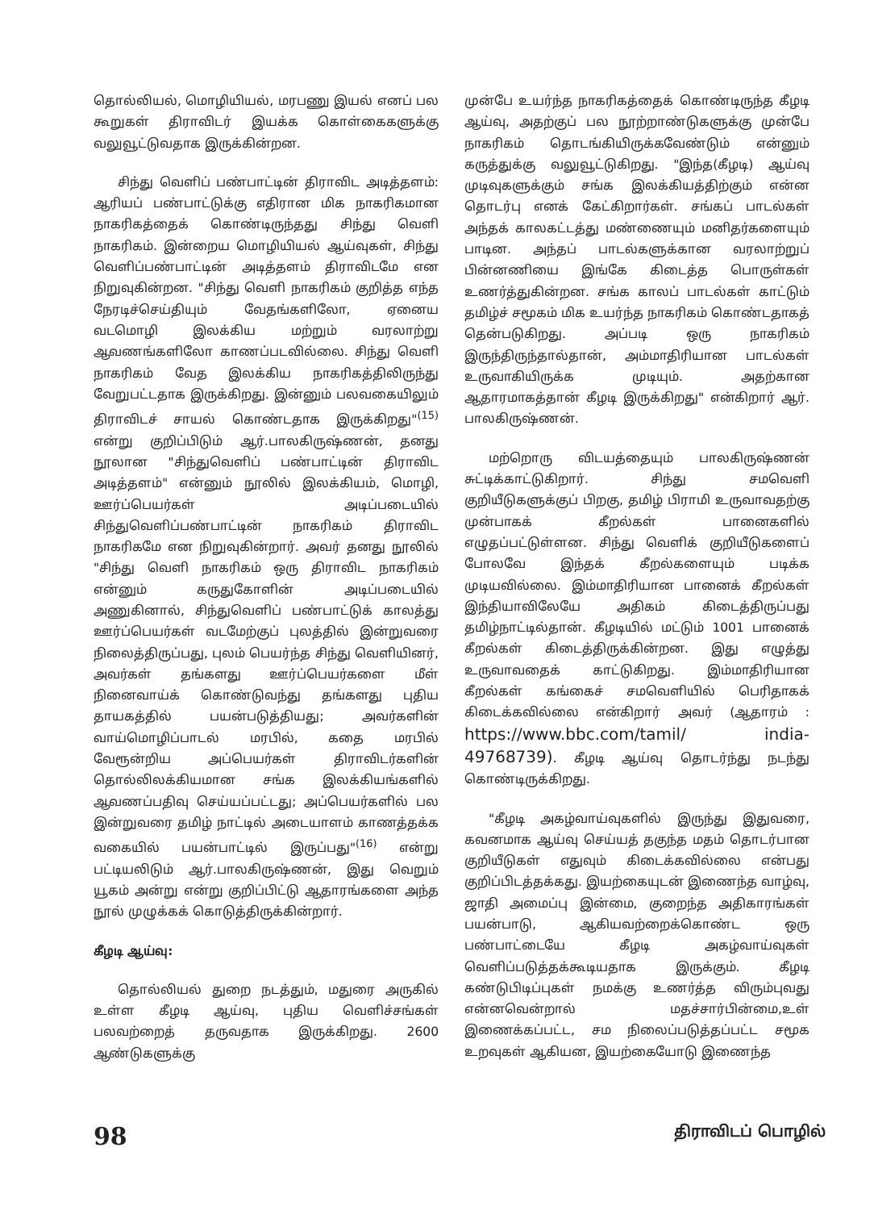தொல்லியல், மொழியியல், மரபணு இயல் எனப் பல கூறுகள் திராவிடர் இயக்க கொள்கைகளுக்கு வலுவூட்டுவதாக இருக்கின்றன.
சிந்து வெளிப் பண்பாட்டின் திராவிட அடித்தளம்: ஆரியப் பண்பாட்டுக்கு எதிரான மிக நாகரிகமான நாகரிகத்தைக் கொண்டிருந்தது சிந்து வெளி நாகரிகம். இன்றைய மொழியியல் ஆய்வுகள், சிந்து வெளிப்பண்பாட்டின் அடித்தளம் திராவிடமே என நிறுவுகின்றன. "சிந்து வெளி நாகரிகம் குறித்த எந்த நேரடிச்செய்தியும் வேதங்களிலோ, ஏனைய வடமொழி இலக்கிய மற்றும் வரலாற்று ஆவணங்களிலோ காணப்படவில்லை. சிந்து வெளி நாகரிகம் வேத இலக்கிய நாகரிகத்திலிருந்து வேறுபட்டதாக இருக்கிறது. இன்னும் பலவகையிலும் திராவிடச் சாயல் கொண்டதாக இருக்கிறது"<sup>(15)</sup> என்று குறிப்பிடும் ஆர்.பாலகிருஷ்ணன், தனது நூலான "சிந்துவெளிப் பண்பாட்டின் திராவிட அடித்தளம்" என்னும் நூலில் இலக்கியம், மொழி, ஊர்ப்பெயர்கள் அடிப்படையில் சிந்துவெளிப்பண்பாட்டின் நாகரிகம் திராவிட நாகரிகமே என நிறுவுகின்றார். அவர் தனது நூலில் "சிந்து வெளி நாகரிகம் ஒரு திராவிட நாகரிகம் என்னும் கருதுகோளின் அடிப்படையில் அணுகினால், சிந்துவெளிப் பண்பாட்டுக் காலத்து ஊர்ப்பெயர்கள் வடமேற்குப் புலத்தில் இன்றுவரை நிலைத்திருப்பது, புலம் பெயர்ந்த சிந்து வெளியினர், அவர்கள் தங்களது ஊர்ப்பெயர்களை மீள் நினைவாய்க் கொண்டுவந்து தங்களது புதிய தாயகத்தில் பயன்படுத்தியது; அவர்களின் வாய்மொழிப்பாடல் மரபில், கதை மரபில் வேரூன்றிய அப்பெயர்கள் திராவிடர்களின் தொல்லிலக்கியமான சங்க இலக்கியங்களில் ஆவணப்பதிவு செய்யப்பட்டது; அப்பெயர்களில் பல இன்றுவரை தமிழ் நாட்டில் அடையாளம் காணத்தக்க வகையில் பயன்பாட்டில் இருப்பது"<sup>(16)</sup> என்று பட்டியலிடும் ஆர்.பாலகிருஷ்ணன், இது வெறும் யூகம் அன்று என்று குறிப்பிட்டு ஆதாரங்களை அந்த நூல் முழுக்கக் கொடுத்திருக்கின்றார்.
கீழடி ஆய்வு:
தொல்லியல் துறை நடத்தும், மதுரை அருகில் உள்ள கீழடி ஆய்வு, புதிய வெளிச்சங்கள் பலவற்றைத் தருவதாக இருக்கிறது. 2600 ஆண்டுகளுக்கு
முன்பே உயர்ந்த நாகரிகத்தைக் கொண்டிருந்த கீழடி ஆய்வு, அதற்குப் பல நூற்றாண்டுகளுக்கு முன்பே நாகரிகம் தொடங்கியிருக்கவேண்டும் என்னும் கருத்துக்கு வலுவூட்டுகிறது. "இந்த(கீழடி) ஆய்வு முடிவுகளுக்கும் சங்க இலக்கியத்திற்கும் என்ன தொடர்பு எனக் கேட்கிறார்கள். சங்கப் பாடல்கள் அந்தக் காலகட்டத்து மண்ணையும் மனிதர்களையும் பாடின. அந்தப் பாடல்களுக்கான வரலாற்றுப் பின்னணியை இங்கே கிடைத்த பொருள்கள் உணர்த்துகின்றன. சங்க காலப் பாடல்கள் காட்டும் தமிழ்ச் சமூகம் மிக உயர்ந்த நாகரிகம் கொண்டதாகத் தென்படுகிறது. அப்படி ஒரு நாகரிகம் இருந்திருந்தால்தான், அம்மாதிரியான பாடல்கள் உருவாகியிருக்க முடியும். அதற்கான ஆதாரமாகத்தான் கீழடி இருக்கிறது" என்கிறார் ஆர். பாலகிருஷ்ணன்.
மற்றொரு விடயத்தையும் பாலகிருஷ்ணன் சுட்டிக்காட்டுகிறார். சிந்து சமவெளி குறியீடுகளுக்குப் பிறகு, தமிழ் பிராமி உருவாவதற்கு முன்பாகக் கீறல்கள் பானைகளில் எழுதப்பட்டுள்ளன. சிந்து வெளிக் குறியீடுகளைப் போலவே இந்தக் கீறல்களையும் படிக்க முடியவில்லை. இம்மாதிரியான பானைக் கீறல்கள் இந்தியாவிலேயே அதிகம் கிடைத்திருப்பது தமிழ்நாட்டில்தான். கீழடியில் மட்டும் 1001 பானைக் கீறல்கள் கிடைத்திருக்கின்றன. இது எழுத்து உருவாவதைக் காட்டுகிறது. இம்மாதிரியான கீறல்கள் கங்கைச் சமவெளியில் பெரிதாகக் கிடைக்கவில்லை என்கிறார் அவர் (ஆதாரம் : https://www.bbc.com/tamil/ india-49768739). கீழடி ஆய்வு தொடர்ந்து நடந்து கொண்டிருக்கிறது.
"கீழடி அகழ்வாய்வுகளில் இருந்து இதுவரை, கவனமாக ஆய்வு செய்யத் தகுந்த மதம் தொடர்பான குறியீடுகள் எதுவும் கிடைக்கவில்லை என்பது குறிப்பிடத்தக்கது. இயற்கையுடன் இணைந்த வாழ்வு, ஜாதி அமைப்பு இன்மை, குறைந்த அதிகாரங்கள் பயன்பாடு, ஆகியவற்றைக்கொண்ட ஒரு பண்பாட்டையே கீழடி அகழ்வாய்வுகள் வெளிப்படுத்தக்கூடியதாக இருக்கும். கீழடி கண்டுபிடிப்புகள் நமக்கு உணர்த்த விரும்புவது என்னவென்றால் மதச்சார்பின்மை,உள் இணைக்கப்பட்ட, சம நிலைப்படுத்தப்பட்ட சமூக உறவுகள் ஆகியன, இயற்கையோடு இணைந்த
98 திராவிடப் பொழில்